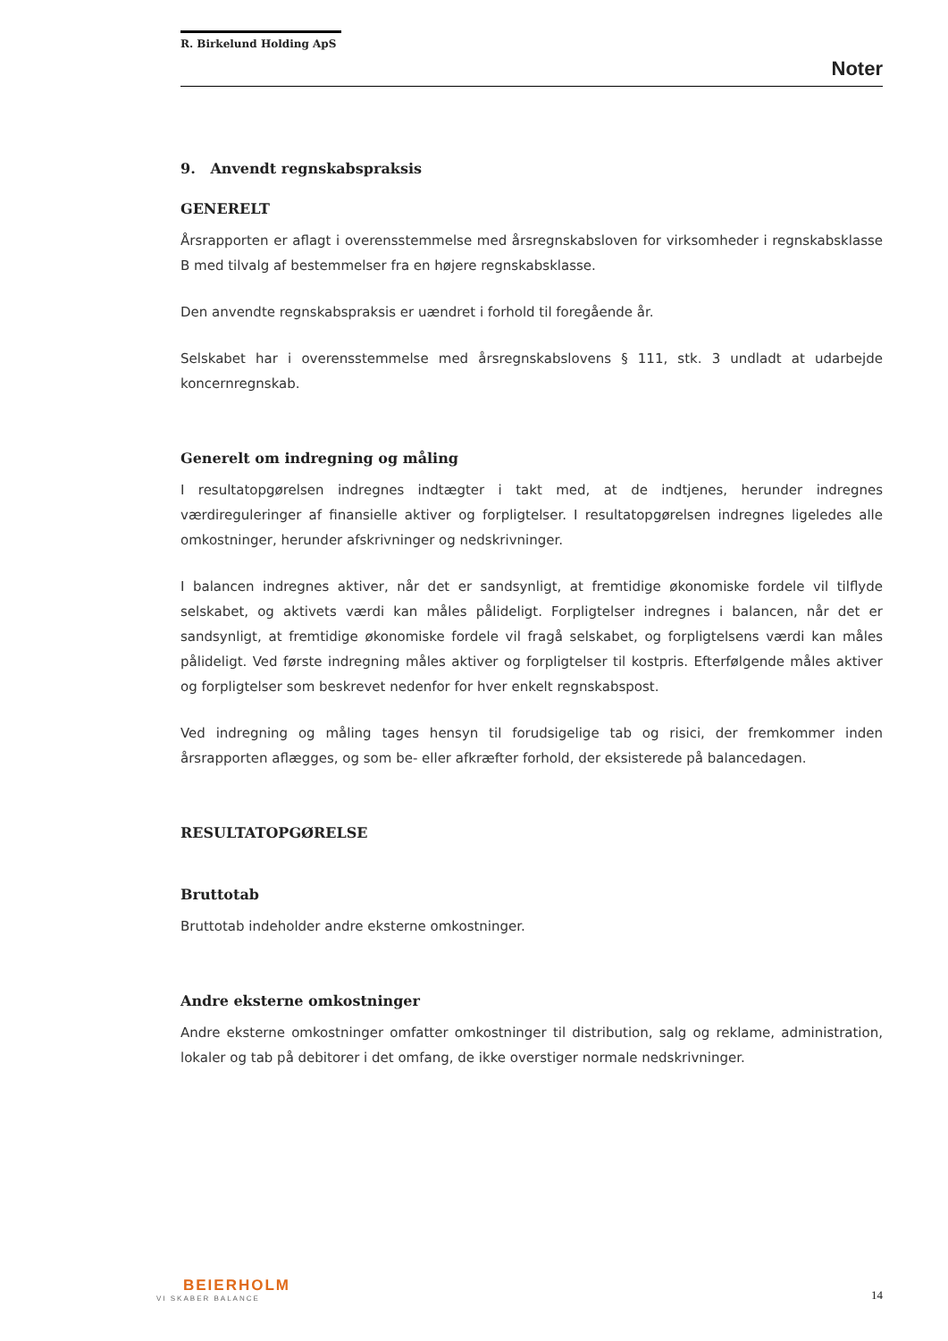R. Birkelund Holding ApS
Noter
9. Anvendt regnskabspraksis
GENERELT
Årsrapporten er aflagt i overensstemmelse med årsregnskabsloven for virksomheder i regnskabsklasse B med tilvalg af bestemmelser fra en højere regnskabsklasse.
Den anvendte regnskabspraksis er uændret i forhold til foregående år.
Selskabet har i overensstemmelse med årsregnskabslovens § 111, stk. 3 undladt at udarbejde koncernregnskab.
Generelt om indregning og måling
I resultatopgørelsen indregnes indtægter i takt med, at de indtjenes, herunder indregnes værdireguleringer af finansielle aktiver og forpligtelser. I resultatopgørelsen indregnes ligeledes alle omkostninger, herunder afskrivninger og nedskrivninger.
I balancen indregnes aktiver, når det er sandsynligt, at fremtidige økonomiske fordele vil tilflyde selskabet, og aktivets værdi kan måles pålideligt. Forpligtelser indregnes i balancen, når det er sandsynligt, at fremtidige økonomiske fordele vil fragå selskabet, og forpligtelsens værdi kan måles pålideligt. Ved første indregning måles aktiver og forpligtelser til kostpris. Efterfølgende måles aktiver og forpligtelser som beskrevet nedenfor for hver enkelt regnskabspost.
Ved indregning og måling tages hensyn til forudsigelige tab og risici, der fremkommer inden årsrapporten aflægges, og som be- eller afkræfter forhold, der eksisterede på balancedagen.
RESULTATOPGØRELSE
Bruttotab
Bruttotab indeholder andre eksterne omkostninger.
Andre eksterne omkostninger
Andre eksterne omkostninger omfatter omkostninger til distribution, salg og reklame, administration, lokaler og tab på debitorer i det omfang, de ikke overstiger normale nedskrivninger.
BEIERHOLM
VI SKABER BALANCE
14